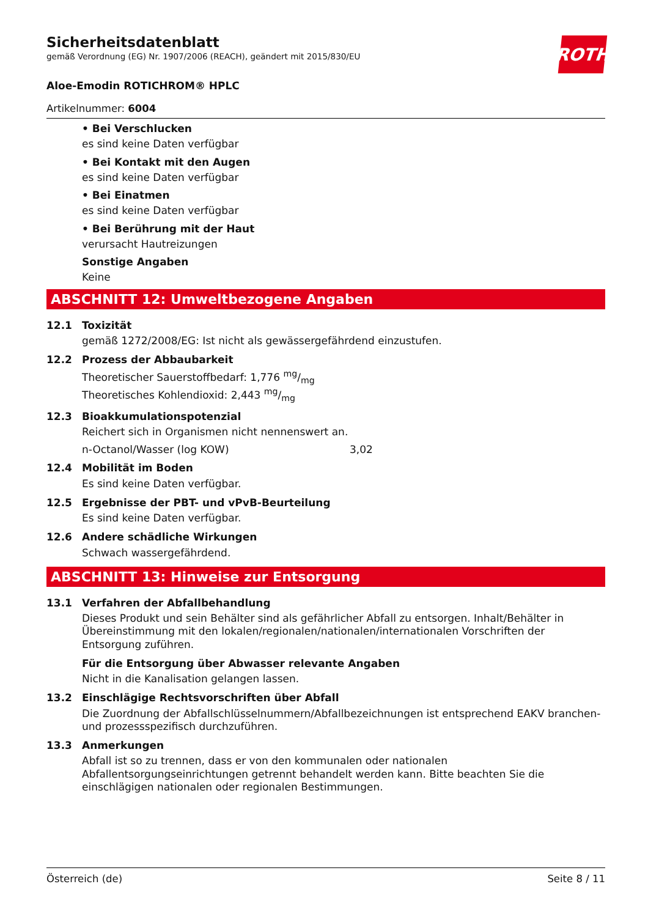ROTH
Sicherheitsdatenblatt
gemäß Verordnung (EG) Nr. 1907/2006 (REACH), geändert mit 2015/830/EU
Aloe-Emodin ROTICHROM® HPLC
Artikelnummer: 6004
• Bei Verschlucken
es sind keine Daten verfügbar
• Bei Kontakt mit den Augen
es sind keine Daten verfügbar
• Bei Einatmen
es sind keine Daten verfügbar
• Bei Berührung mit der Haut
verursacht Hautreizungen
Sonstige Angaben
Keine
ABSCHNITT 12: Umweltbezogene Angaben
12.1
Toxizität
gemäß 1272/2008/EG: Ist nicht als gewässergefährdend einzustufen.
12.2
Prozess der Abbaubarkeit
Theoretischer Sauerstoffbedarf: 1,776 mg/mg
Theoretisches Kohlendioxid: 2,443 mg/mg
12.3
Bioakkumulationspotenzial
Reichert sich in Organismen nicht nennenswert an.
| n-Octanol/Wasser (log KOW) | 3,02 |
12.4
Mobilität im Boden
Es sind keine Daten verfügbar.
12.5
Ergebnisse der PBT- und vPvB-Beurteilung
Es sind keine Daten verfügbar.
12.6
Andere schädliche Wirkungen
Schwach wassergefährdend.
ABSCHNITT 13: Hinweise zur Entsorgung
13.1
Verfahren der Abfallbehandlung
Dieses Produkt und sein Behälter sind als gefährlicher Abfall zu entsorgen. Inhalt/Behälter in Übereinstimmung mit den lokalen/regionalen/nationalen/internationalen Vorschriften der Entsorgung zuführen.
Für die Entsorgung über Abwasser relevante Angaben
Nicht in die Kanalisation gelangen lassen.
13.2
Einschlägige Rechtsvorschriften über Abfall
Die Zuordnung der Abfallschlüsselnummern/Abfallbezeichnungen ist entsprechend EAKV branchen- und prozessspezifisch durchzuführen.
13.3
Anmerkungen
Abfall ist so zu trennen, dass er von den kommunalen oder nationalen Abfallentsorgungseinrichtungen getrennt behandelt werden kann. Bitte beachten Sie die einschlägigen nationalen oder regionalen Bestimmungen.
Österreich (de) Seite 8 / 11